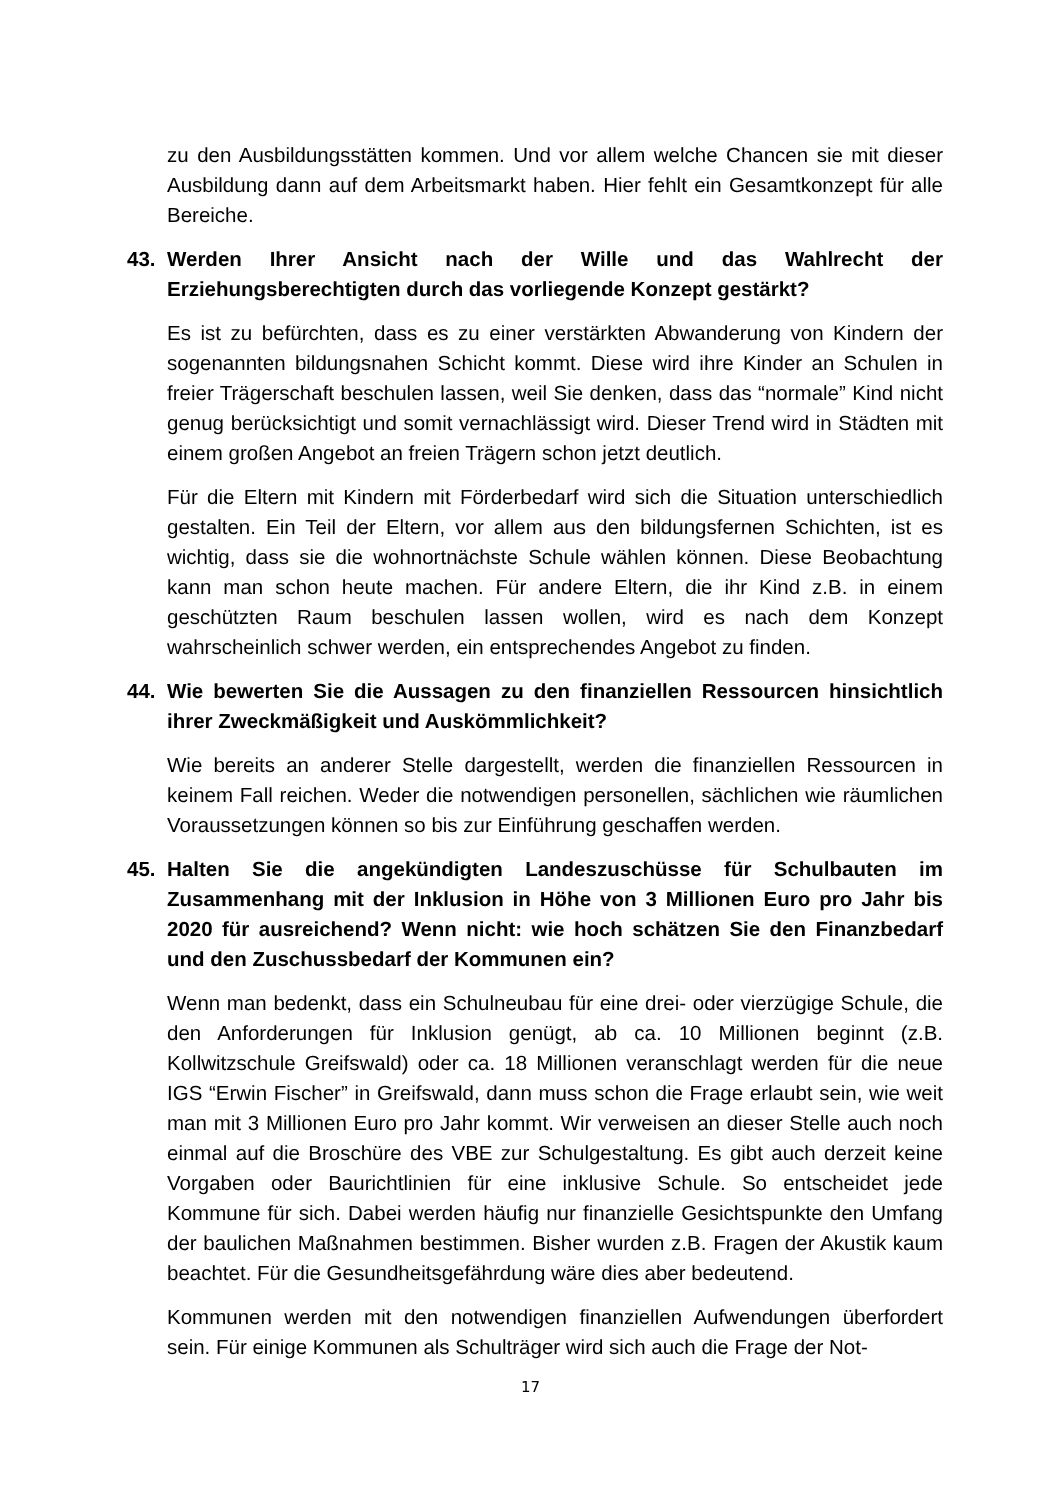zu den Ausbildungsstätten kommen. Und vor allem welche Chancen sie mit dieser Ausbildung dann auf dem Arbeitsmarkt haben. Hier fehlt ein Gesamtkonzept für alle Bereiche.
43. Werden Ihrer Ansicht nach der Wille und das Wahlrecht der Erziehungsberechtigten durch das vorliegende Konzept gestärkt?
Es ist zu befürchten, dass es zu einer verstärkten Abwanderung von Kindern der sogenannten bildungsnahen Schicht kommt. Diese wird ihre Kinder an Schulen in freier Trägerschaft beschulen lassen, weil Sie denken, dass das “normale” Kind nicht genug berücksichtigt und somit vernachlässigt wird. Dieser Trend wird in Städten mit einem großen Angebot an freien Trägern schon jetzt deutlich.
Für die Eltern mit Kindern mit Förderbedarf wird sich die Situation unterschiedlich gestalten. Ein Teil der Eltern, vor allem aus den bildungsfernen Schichten, ist es wichtig, dass sie die wohnortnächste Schule wählen können. Diese Beobachtung kann man schon heute machen. Für andere Eltern, die ihr Kind z.B. in einem geschützten Raum beschulen lassen wollen, wird es nach dem Konzept wahrscheinlich schwer werden, ein entsprechendes Angebot zu finden.
44. Wie bewerten Sie die Aussagen zu den finanziellen Ressourcen hinsichtlich ihrer Zweckmäßigkeit und Auskömmlichkeit?
Wie bereits an anderer Stelle dargestellt, werden die finanziellen Ressourcen in keinem Fall reichen. Weder die notwendigen personellen, sächlichen wie räumlichen Voraussetzungen können so bis zur Einführung geschaffen werden.
45. Halten Sie die angekündigten Landeszuschüsse für Schulbauten im Zusammenhang mit der Inklusion in Höhe von 3 Millionen Euro pro Jahr bis 2020 für ausreichend? Wenn nicht: wie hoch schätzen Sie den Finanzbedarf und den Zuschussbedarf der Kommunen ein?
Wenn man bedenkt, dass ein Schulneubau für eine drei- oder vierzügige Schule, die den Anforderungen für Inklusion genügt, ab ca. 10 Millionen beginnt (z.B. Kollwitzschule Greifswald) oder ca. 18 Millionen veranschlagt werden für die neue IGS “Erwin Fischer” in Greifswald, dann muss schon die Frage erlaubt sein, wie weit man mit 3 Millionen Euro pro Jahr kommt. Wir verweisen an dieser Stelle auch noch einmal auf die Broschüre des VBE zur Schulgestaltung. Es gibt auch derzeit keine Vorgaben oder Baurichtlinien für eine inklusive Schule. So entscheidet jede Kommune für sich. Dabei werden häufig nur finanzielle Gesichtspunkte den Umfang der baulichen Maßnahmen bestimmen. Bisher wurden z.B. Fragen der Akustik kaum beachtet. Für die Gesundheitsgefährdung wäre dies aber bedeutend.
Kommunen werden mit den notwendigen finanziellen Aufwendungen überfordert sein. Für einige Kommunen als Schulträger wird sich auch die Frage der Not-
17